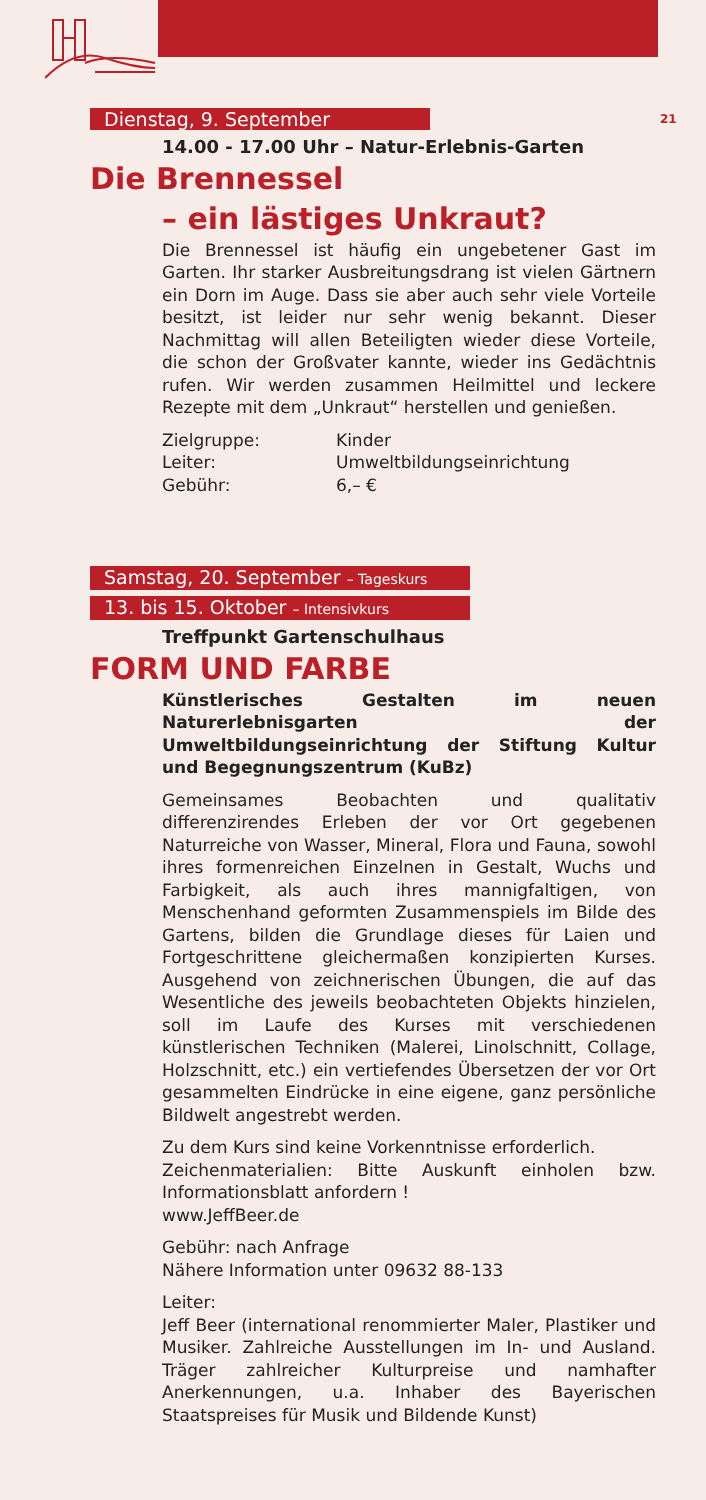21
Dienstag, 9. September
14.00 - 17.00 Uhr – Natur-Erlebnis-Garten
Die Brennessel
– ein lästiges Unkraut?
Die Brennessel ist häufig ein ungebetener Gast im Garten. Ihr starker Ausbreitungsdrang ist vielen Gärtnern ein Dorn im Auge. Dass sie aber auch sehr viele Vorteile besitzt, ist leider nur sehr wenig bekannt. Dieser Nachmittag will allen Beteiligten wieder diese Vorteile, die schon der Großvater kannte, wieder ins Gedächtnis rufen. Wir werden zusammen Heilmittel und leckere Rezepte mit dem „Unkraut“ herstellen und genießen.
| Zielgruppe: | Kinder |
| Leiter: | Umweltbildungseinrichtung |
| Gebühr: | 6,– € |
Samstag, 20. September – Tageskurs
13. bis 15. Oktober – Intensivkurs
Treffpunkt Gartenschulhaus
FORM UND FARBE
Künstlerisches Gestalten im neuen Naturerlebnisgarten der Umweltbildungseinrichtung der Stiftung Kultur und Begegnungszentrum (KuBz)
Gemeinsames Beobachten und qualitativ differenzirendes Erleben der vor Ort gegebenen Naturreiche von Wasser, Mineral, Flora und Fauna, sowohl ihres formenreichen Einzelnen in Gestalt, Wuchs und Farbigkeit, als auch ihres mannigfaltigen, von Menschenhand geformten Zusammenspiels im Bilde des Gartens, bilden die Grundlage dieses für Laien und Fortgeschrittene gleichermaßen konzipierten Kurses. Ausgehend von zeichnerischen Übungen, die auf das Wesentliche des jeweils beobachteten Objekts hinzielen, soll im Laufe des Kurses mit verschiedenen künstlerischen Techniken (Malerei, Linolschnitt, Collage, Holzschnitt, etc.) ein vertiefendes Übersetzen der vor Ort gesammelten Eindrücke in eine eigene, ganz persönliche Bildwelt angestrebt werden.
Zu dem Kurs sind keine Vorkenntnisse erforderlich.
Zeichenmaterialien: Bitte Auskunft einholen bzw. Informationsblatt anfordern !
www.JeffBeer.de
Gebühr: nach Anfrage
Nähere Information unter 09632 88-133
Leiter:
Jeff Beer (international renommierter Maler, Plastiker und Musiker. Zahlreiche Ausstellungen im In- und Ausland. Träger zahlreicher Kulturpreise und namhafter Anerkennungen, u.a. Inhaber des Bayerischen Staatspreises für Musik und Bildende Kunst)